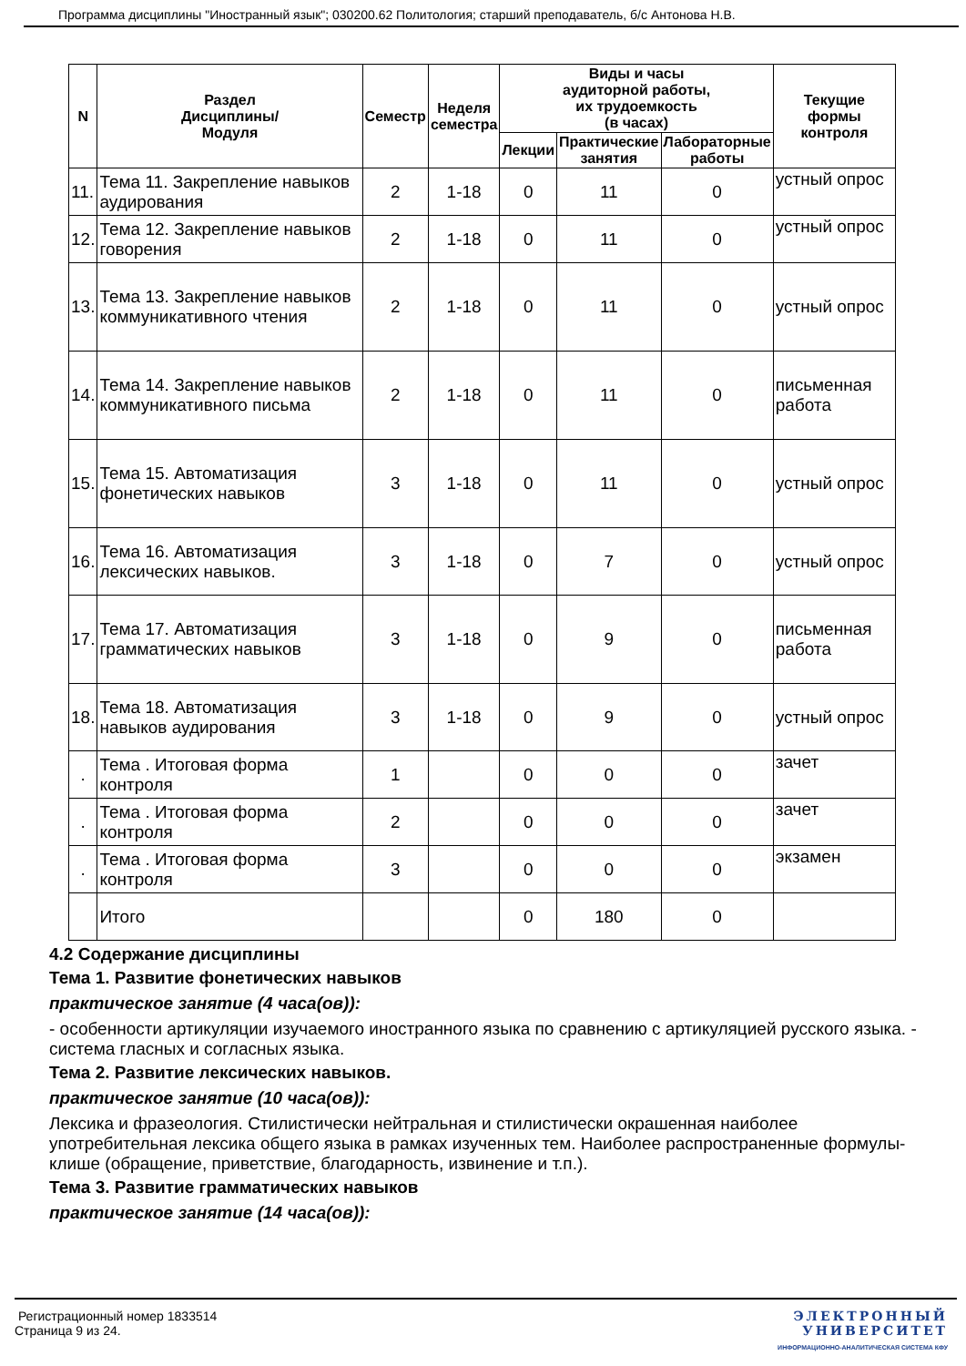Программа дисциплины "Иностранный язык"; 030200.62 Политология; старший преподаватель, б/с Антонова Н.В.
| N | Раздел Дисциплины/ Модуля | Семестр | Неделя семестра | Виды и часы аудиторной работы, их трудоемкость (в часах) | | | Текущие формы контроля |
| --- | --- | --- | --- | --- | --- | --- | --- |
| | | | | Лекции | Практические занятия | Лабораторные работы | |
| 11. | Тема 11. Закрепление навыков аудирования | 2 | 1-18 | 0 | 11 | 0 | устный опрос |
| 12. | Тема 12. Закрепление навыков говорения | 2 | 1-18 | 0 | 11 | 0 | устный опрос |
| 13. | Тема 13. Закрепление навыков коммуникативного чтения | 2 | 1-18 | 0 | 11 | 0 | устный опрос |
| 14. | Тема 14. Закрепление навыков коммуникативного письма | 2 | 1-18 | 0 | 11 | 0 | письменная работа |
| 15. | Тема 15. Автоматизация фонетических навыков | 3 | 1-18 | 0 | 11 | 0 | устный опрос |
| 16. | Тема 16. Автоматизация лексических навыков. | 3 | 1-18 | 0 | 7 | 0 | устный опрос |
| 17. | Тема 17. Автоматизация грамматических навыков | 3 | 1-18 | 0 | 9 | 0 | письменная работа |
| 18. | Тема 18. Автоматизация навыков аудирования | 3 | 1-18 | 0 | 9 | 0 | устный опрос |
| . | Тема . Итоговая форма контроля | 1 | | 0 | 0 | 0 | зачет |
| . | Тема . Итоговая форма контроля | 2 | | 0 | 0 | 0 | зачет |
| . | Тема . Итоговая форма контроля | 3 | | 0 | 0 | 0 | экзамен |
| | Итого | | | 0 | 180 | 0 | |
4.2 Содержание дисциплины
Тема 1. Развитие фонетических навыков
практическое занятие (4 часа(ов)):
- особенности артикуляции изучаемого иностранного языка по сравнению с артикуляцией русского языка. - система гласных и согласных языка.
Тема 2. Развитие лексических навыков.
практическое занятие (10 часа(ов)):
Лексика и фразеология. Стилистически нейтральная и стилистически окрашенная наиболее употребительная лексика общего языка в рамках изученных тем. Наиболее распространенные формулы-клише (обращение, приветствие, благодарность, извинение и т.п.).
Тема 3. Развитие грамматических навыков
практическое занятие (14 часа(ов)):
Регистрационный номер 1833514
Страница 9 из 24.
ЭЛЕКТРОННЫЙ
УНИВЕРСИТЕТ
ИНФОРМАЦИОННО-АНАЛИТИЧЕСКАЯ СИСТЕМА КФУ